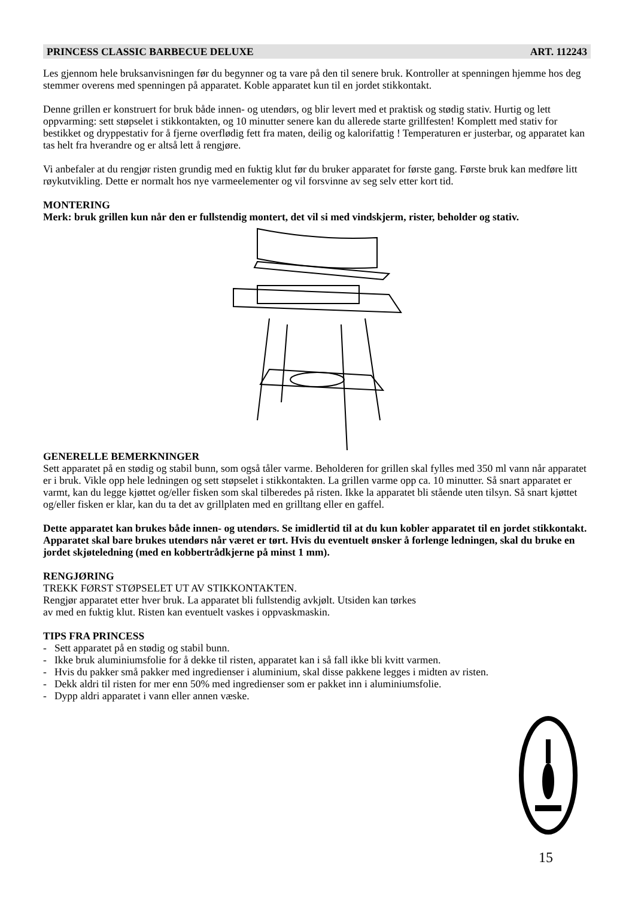PRINCESS CLASSIC BARBECUE DELUXE ART. 112243
Les gjennom hele bruksanvisningen før du begynner og ta vare på den til senere bruk. Kontroller at spenningen hjemme hos deg stemmer overens med spenningen på apparatet. Koble apparatet kun til en jordet stikkontakt.
Denne grillen er konstruert for bruk både innen- og utendørs, og blir levert med et praktisk og stødig stativ. Hurtig og lett oppvarming: sett støpselet i stikkontakten, og 10 minutter senere kan du allerede starte grillfesten! Komplett med stativ for bestikket og dryppestativ for å fjerne overflødig fett fra maten, deilig og kalorifattig ! Temperaturen er justerbar, og apparatet kan tas helt fra hverandre og er altså lett å rengjøre.
Vi anbefaler at du rengjør risten grundig med en fuktig klut før du bruker apparatet for første gang. Første bruk kan medføre litt røykutvikling. Dette er normalt hos nye varmeelementer og vil forsvinne av seg selv etter kort tid.
MONTERING
Merk: bruk grillen kun når den er fullstendig montert, det vil si med vindskjerm, rister, beholder og stativ.
GENERELLE BEMERKNINGER
Sett apparatet på en stødig og stabil bunn, som også tåler varme. Beholderen for grillen skal fylles med 350 ml vann når apparatet er i bruk. Vikle opp hele ledningen og sett støpselet i stikkontakten. La grillen varme opp ca. 10 minutter. Så snart apparatet er varmt, kan du legge kjøttet og/eller fisken som skal tilberedes på risten. Ikke la apparatet bli stående uten tilsyn. Så snart kjøttet og/eller fisken er klar, kan du ta det av grillplaten med en grilltang eller en gaffel.
Dette apparatet kan brukes både innen- og utendørs. Se imidlertid til at du kun kobler apparatet til en jordet stikkontakt. Apparatet skal bare brukes utendørs når været er tørt. Hvis du eventuelt ønsker å forlenge ledningen, skal du bruke en jordet skjøteledning (med en kobbertrådkjerne på minst 1 mm).
RENGJØRING
TREKK FØRST STØPSELET UT AV STIKKONTAKTEN.
Rengjør apparatet etter hver bruk. La apparatet bli fullstendig avkjølt. Utsiden kan tørkes
av med en fuktig klut. Risten kan eventuelt vaskes i oppvaskmaskin.
TIPS FRA PRINCESS
- Sett apparatet på en stødig og stabil bunn.
- Ikke bruk aluminiumsfolie for å dekke til risten, apparatet kan i så fall ikke bli kvitt varmen.
- Hvis du pakker små pakker med ingredienser i aluminium, skal disse pakkene legges i midten av risten.
- Dekk aldri til risten for mer enn 50% med ingredienser som er pakket inn i aluminiumsfolie.
- Dypp aldri apparatet i vann eller annen væske.
15